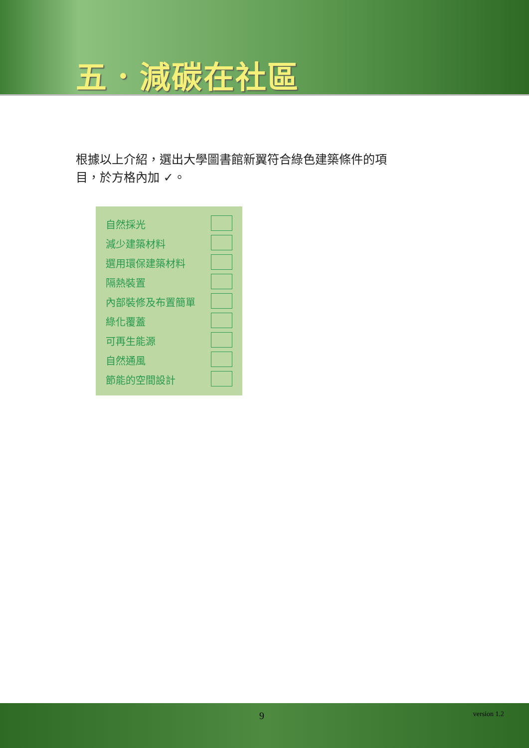五．減碳在社區
根據以上介紹，選出大學圖書館新翼符合綠色建築條件的項目，於方格內加 ✓。
| 自然採光 | |
| 減少建築材料 | |
| 選用環保建築材料 | |
| 隔熱裝置 | |
| 內部裝修及布置簡單 | |
| 綠化覆蓋 | |
| 可再生能源 | |
| 自然通風 | |
| 節能的空間設計 | |
9 version 1.2